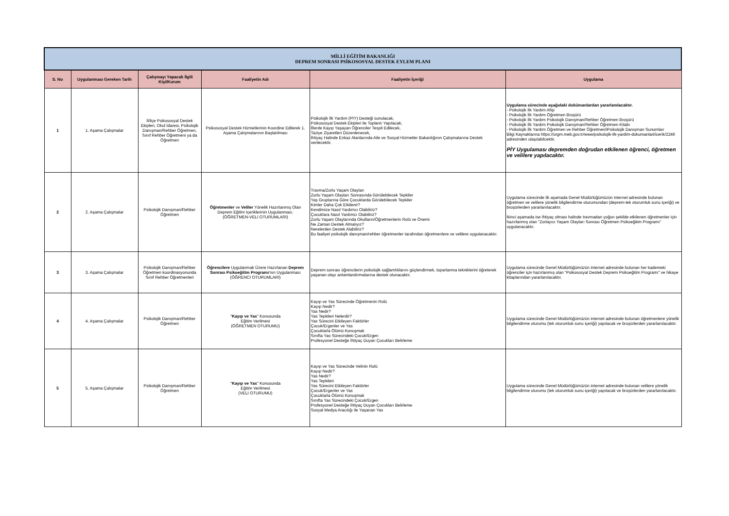| MİLLİ EĞİTİM BAKANLIĞI DEPREM SONRASI PSİKOSOSYAL DESTEK EYLEM PLANI | | | | | |
| S. No | Uygulanması Gereken Tarih | Çalışmayı Yapacak İlgili Kişi/Kurum | Faaliyetin Adı | Faaliyetin İçeriği | Uygulama |
| 1 | 1. Aşama Çalışmalar | İl/ilçe Psikososyal Destek Ekipleri, Okul İdaresi, Psikolojik Danışman/Rehber Öğretmen, Sınıf Rehber Öğretmeni ya da Öğretmen | Psikososyal Destek Hizmetlerinin Koordine Edilerek 1. Aşama Çalışmalarının Başlatılması | Psikolojik İlk Yardım (PİY) Desteği sunulacak, Psikososyal Destek Ekipleri ile Toplantı Yapılacak, İllerde Kayıp Yaşayan Öğrenciler Tespit Edilecek, Taziye Ziyaretleri Düzenlenecek, İhtiyaç Halinde Enkaz Alanlarında Aile ve Sosyal Hizmetler Bakanlığının Çalışmalarına Destek verilecektir. | Uygulama sürecinde aşağıdaki dokümanlardan yararlanılacaktır. - Psikolojik İlk Yardım Afişi - Psikolojik İlk Yardım Öğretmen Broşürü - Psikolojik İlk Yardım Psikolojik Danışman/Rehber Öğretmen Broşürü - Psikolojik İlk Yardım Psikolojik Danışman/Rehber Öğretmen Kitabı - Psikolojik İlk Yardım Öğretmen ve Rehber Öğretmen/iPsikolojik Danışman Sunumları Bilgi Kaynaklarına https://orgm.meb.gov.tr/www/psikolojik-ilk-yardim-dokumanlari/icerik/2246 adresinden ulaşılabilcektir. PİY Uygulaması depremden doğrudan etkilenen öğrenci, öğretmen ve velilere yapılacaktır. |
| 2 | 2. Aşama Çalışmalar | Psikolojik Danışman/Rehber Öğretmen | Öğretmenler ve Veliler Yönelik Hazırlanmış Olan Deprem Eğitim İçeriklerinin Uygulanması. (ÖĞRETMEN-VELİ OTURUMLARI) | Travma/Zorlu Yaşam Olayları Zorlu Yaşam Olayları Sonrasında Görülebilecek Tepkiler Yaş Gruplarına Göre Çocuklarda Görülebilecek Tepkiler Kimler Daha Çok Etkilenir? Kendimize Nasıl Yardımcı Olabiliriz? Çocuklara Nasıl Yardımcı Olabiliriz? Zorlu Yaşam Olaylarında Okulların/Öğretmenlerin Rolü ve Önemi Ne Zaman Destek Almalıyız? Nerelerden Destek Alabiliriz? Bu faaliyet psikolojik danışman/rehber öğretmenler tarafından öğretmenlere ve velilere uygulanacaktır. | Uygulama sürecinde ilk aşamada Genel Müdürlüğümüzün internet adresinde bulunan öğretmen ve velilere yönelik bilgilendirme oturumundan (deprem-tek oturumluk sunu içeriği) ve broşürlerden yararlanılacaktır. İkinci aşamada ise İhtiyaç olması halinde travmadan yoğun şekilde etkilenen öğretmenler için hazırlanmış olan "Zorlayıcı Yaşam Olayları Sonrası Öğretmen Psikoeğitim Programı" uygulanacaktır. |
| 3 | 3. Aşama Çalışmalar | Psikolojik Danışman/Rehber Öğretmen koordinasyonunda Sınıf Rehber Öğretmenleri | Öğrencilere Uygulanmak Üzere Hazırlanan Deprem Sonrası Psikoeğitim Programı 'nın Uygulanması (ÖĞRENCİ OTURUMLARI) | Deprem sonrası öğrencilerin psikolojik sağlamlıklarını güçlendirmek, toparlanma tekniklerini öğreterek yaşanan olayı anlamlandırmalarına destek olunacaktır. | Uygulama sürecinde Genel Müdürlüğümüzün internet adresinde bulunan her kademeki öğrenciler için hazırlanmış olan "Psikososyal Destek Deprem Psikoeğitim Programı" ve hikaye kitaplarından yararlanılacaktır. |
| 4 | 4. Aşama Çalışmalar | Psikolojik Danışman/Rehber Öğretmen | " Kayıp ve Yas " Konusunda Eğitim Verilmesi (ÖĞRETMEN OTURUMU) | Kayıp ve Yas Sürecinde Öğretmenin Rolü Kayıp Nedir? Yas Nedir? Yas Tepkileri Nelerdir? Yas Sürecini Etkileyen Faktörler Çocuk/Ergenler ve Yas Çocuklarla Ölümü Konuşmak Sınıfta Yas Sürecindeki Çocuk/Ergen Profesyonel Desteğe İhtiyaç Duyan Çocukları Belirleme | Uygulama sürecinde Genel Müdürlüğümüzün internet adresinde bulunan öğretmenlere yönelik bilgilendirme oturumu (tek oturumluk sunu içeriği) yapılacak ve broşürlerden yararlanılacaktır. |
| 5 | 5. Aşama Çalışmalar | Psikolojik Danışman/Rehber Öğretmen | " Kayıp ve Yas " Konusunda Eğitim Verilmesi (VELİ OTURUMU) | Kayıp ve Yas Sürecinde Velinin Rolü Kayıp Nedir? Yas Nedir? Yas Tepkileri Yas Sürecini Etkileyen Faktörler Çocuk/Ergenler ve Yas Çocuklarla Ölümü Konuşmak Sınıfta Yas Sürecindeki Çocuk/Ergen Profesyonel Desteğe İhtiyaç Duyan Çocukları Belirleme Sosyal Medya Aracılığı ile Yaşanan Yas | Uygulama sürecinde Genel Müdürlüğümüzün internet adresinde bulunan velilere yönelik bilgilendirme oturumu (tek oturumluk sunu içeriği) yapılacak ve broşürlerden yararlanılacaktır. |